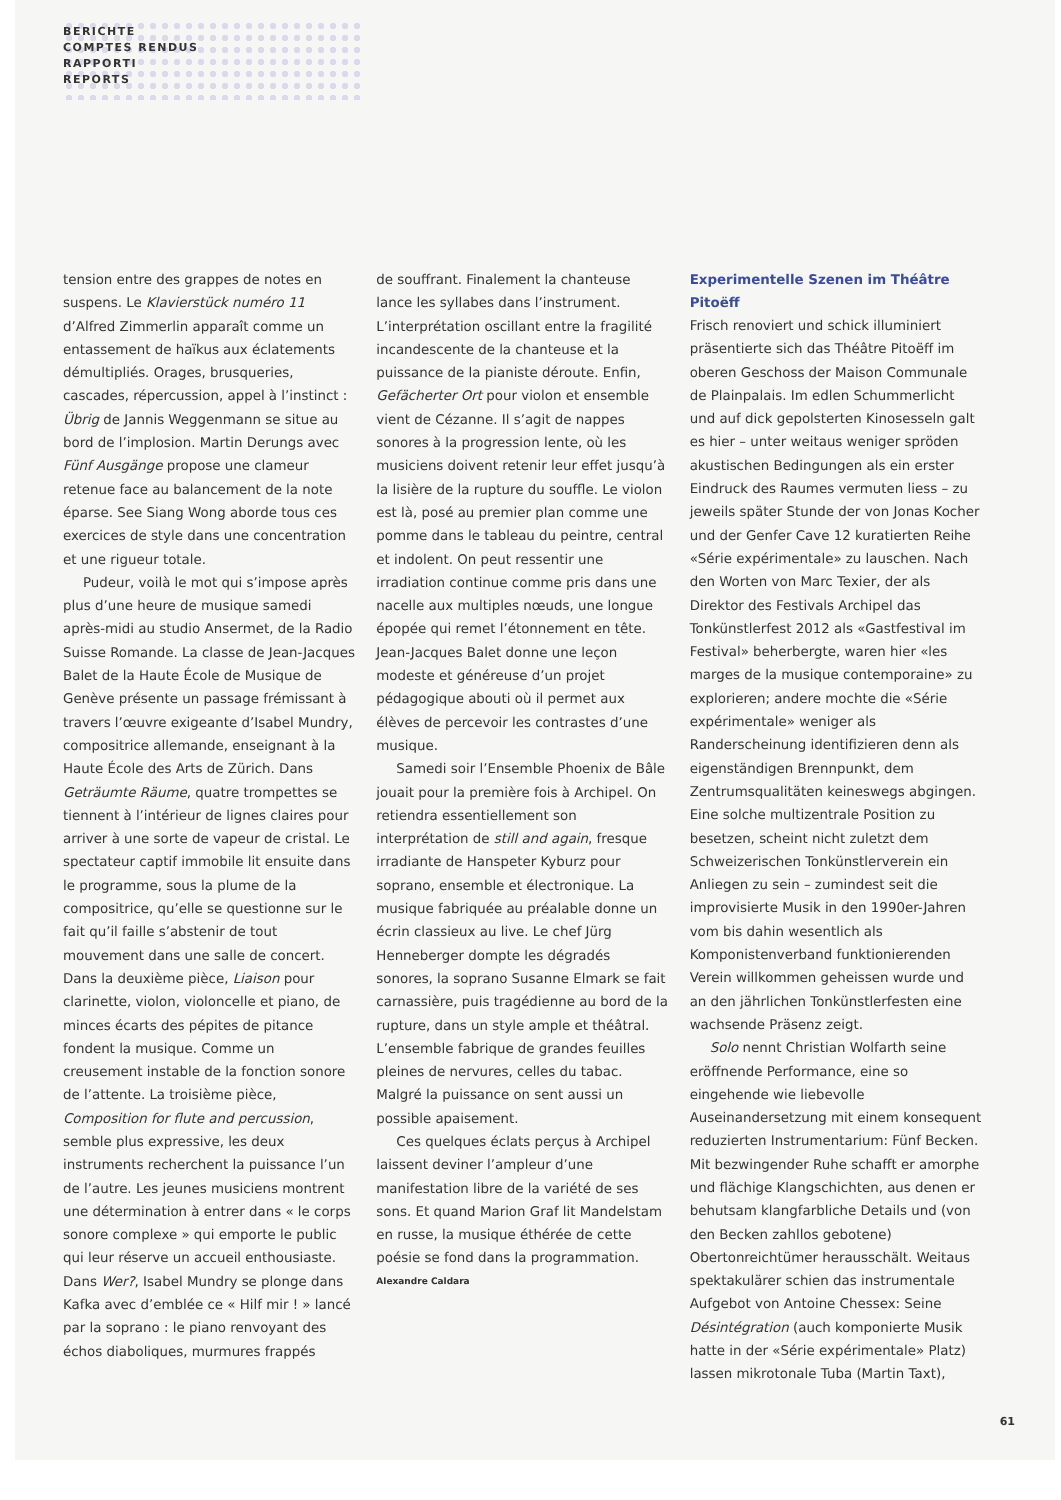BERICHTE
COMPTES RENDUS
RAPPORTI
REPORTS
tension entre des grappes de notes en suspens. Le Klavierstück numéro 11 d’Alfred Zimmerlin apparaît comme un entassement de haïkus aux éclatements démultipliés. Orages, brusqueries, cascades, répercussion, appel à l’instinct : Übrig de Jannis Weggenmann se situe au bord de l’implosion. Martin Derungs avec Fünf Ausgänge propose une clameur retenue face au balancement de la note éparse. See Siang Wong aborde tous ces exercices de style dans une concentration et une rigueur totale.
Pudeur, voilà le mot qui s’impose après plus d’une heure de musique samedi après-midi au studio Ansermet, de la Radio Suisse Romande. La classe de Jean-Jacques Balet de la Haute École de Musique de Genève présente un passage frémissant à travers l’œuvre exigeante d’Isabel Mundry, compositrice allemande, enseignant à la Haute École des Arts de Zürich. Dans Geträumte Räume, quatre trompettes se tiennent à l’intérieur de lignes claires pour arriver à une sorte de vapeur de cristal. Le spectateur captif immobile lit ensuite dans le programme, sous la plume de la compositrice, qu’elle se questionne sur le fait qu’il faille s’abstenir de tout mouvement dans une salle de concert. Dans la deuxième pièce, Liaison pour clarinette, violon, violoncelle et piano, de minces écarts des pépites de pitance fondent la musique. Comme un creusement instable de la fonction sonore de l’attente. La troisième pièce, Composition for flute and percussion, semble plus expressive, les deux instruments recherchent la puissance l’un de l’autre. Les jeunes musiciens montrent une détermination à entrer dans « le corps sonore complexe » qui emporte le public qui leur réserve un accueil enthousiaste. Dans Wer?, Isabel Mundry se plonge dans Kafka avec d’emblée ce « Hilf mir ! » lancé par la soprano : le piano renvoyant des échos diaboliques, murmures frappés
de souffrant. Finalement la chanteuse lance les syllabes dans l’instrument. L’interprétation oscillant entre la fragilité incandescente de la chanteuse et la puissance de la pianiste déroute. Enfin, Gefächerter Ort pour violon et ensemble vient de Cézanne. Il s’agit de nappes sonores à la progression lente, où les musiciens doivent retenir leur effet jusqu’à la lisière de la rupture du souffle. Le violon est là, posé au premier plan comme une pomme dans le tableau du peintre, central et indolent. On peut ressentir une irradiation continue comme pris dans une nacelle aux multiples nœuds, une longue épopée qui remet l’étonnement en tête. Jean-Jacques Balet donne une leçon modeste et généreuse d’un projet pédagogique abouti où il permet aux élèves de percevoir les contrastes d’une musique.
Samedi soir l’Ensemble Phoenix de Bâle jouait pour la première fois à Archipel. On retiendra essentiellement son interprétation de still and again, fresque irradiante de Hanspeter Kyburz pour soprano, ensemble et électronique. La musique fabriquée au préalable donne un écrin classieux au live. Le chef Jürg Henneberger dompte les dégradés sonores, la soprano Susanne Elmark se fait carnassière, puis tragédienne au bord de la rupture, dans un style ample et théâtral. L’ensemble fabrique de grandes feuilles pleines de nervures, celles du tabac. Malgré la puissance on sent aussi un possible apaisement.
Ces quelques éclats perçus à Archipel laissent deviner l’ampleur d’une manifestation libre de la variété de ses sons. Et quand Marion Graf lit Mandelstam en russe, la musique éthérée de cette poésie se fond dans la programmation.
Alexandre Caldara
Experimentelle Szenen im Théâtre Pitoëff
Frisch renoviert und schick illuminiert präsentierte sich das Théâtre Pitoëff im oberen Geschoss der Maison Communale de Plainpalais. Im edlen Schummerlicht und auf dick gepolsterten Kinosesseln galt es hier – unter weitaus weniger spröden akustischen Bedingungen als ein erster Eindruck des Raumes vermuten liess – zu jeweils später Stunde der von Jonas Kocher und der Genfer Cave 12 kuratierten Reihe «Série expérimentale» zu lauschen. Nach den Worten von Marc Texier, der als Direktor des Festivals Archipel das Tonkünstlerfest 2012 als «Gastfestival im Festival» beherbergte, waren hier «les marges de la musique contemporaine» zu explorieren; andere mochte die «Série expérimentale» weniger als Randerscheinung identifizieren denn als eigenständigen Brennpunkt, dem Zentrumsqualitäten keineswegs abgingen. Eine solche multizentrale Position zu besetzen, scheint nicht zuletzt dem Schweizerischen Tonkünstlerverein ein Anliegen zu sein – zumindest seit die improvisierte Musik in den 1990er-Jahren vom bis dahin wesentlich als Komponistenverband funktionierenden Verein willkommen geheissen wurde und an den jährlichen Tonkünstlerfesten eine wachsende Präsenz zeigt.
Solo nennt Christian Wolfarth seine eröffnende Performance, eine so eingehende wie liebevolle Auseinandersetzung mit einem konsequent reduzierten Instrumentarium: Fünf Becken. Mit bezwingender Ruhe schafft er amorphe und flächige Klangschichten, aus denen er behutsam klangfarbliche Details und (von den Becken zahllos gebotene) Obertonreichtümer herausschält. Weitaus spektakulärer schien das instrumentale Aufgebot von Antoine Chessex: Seine Désintégration (auch komponierte Musik hatte in der «Série expérimentale» Platz) lassen mikrotonale Tuba (Martin Taxt),
61